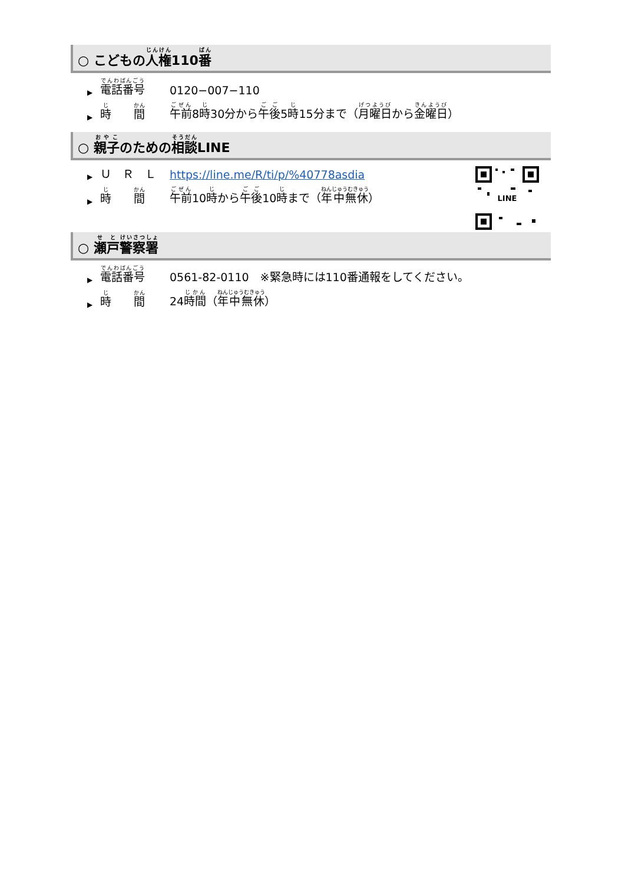○ こどもの人権110番
▶ 電話番号 0120−007−110
▶ 時　　間 午前8時30分から午後5時15分まで（月曜日から金曜日）
○ 親子のための相談LINE
▶ Ｕ　Ｒ　Ｌ https://line.me/R/ti/p/%40778asdia
▶ 時　　間 午前10時から午後10時まで（年中無休）
LINE
○ 瀬戸警察署
▶ 電話番号 0561-82-0110　※緊急時には110番通報をしてください。
▶ 時　　間 24時間（年中無休）